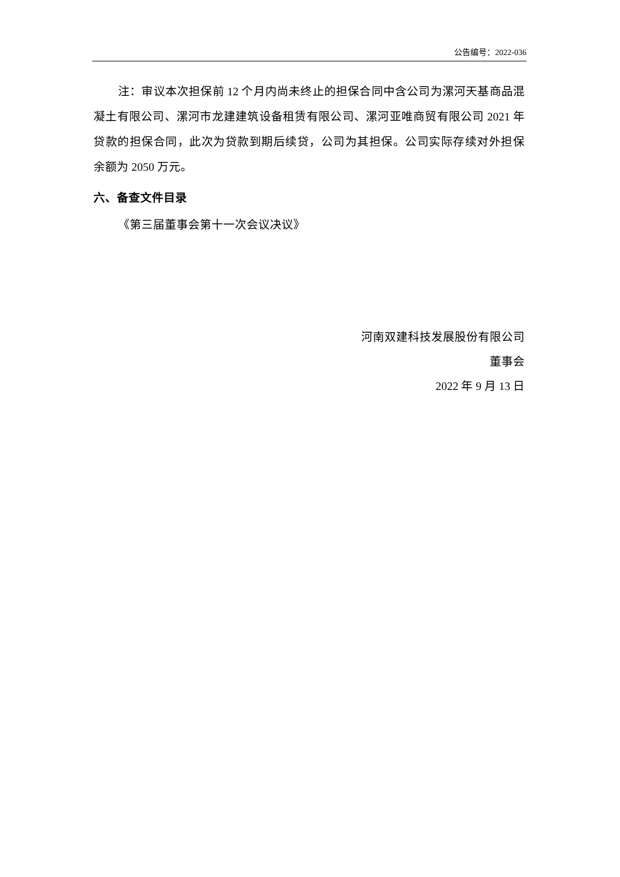公告编号：2022-036
注：审议本次担保前 12 个月内尚未终止的担保合同中含公司为漯河天基商品混凝土有限公司、漯河市龙建建筑设备租赁有限公司、漯河亚唯商贸有限公司 2021 年贷款的担保合同，此次为贷款到期后续贷，公司为其担保。公司实际存续对外担保余额为 2050 万元。
六、备查文件目录
《第三届董事会第十一次会议决议》
河南双建科技发展股份有限公司
董事会
2022 年 9 月 13 日